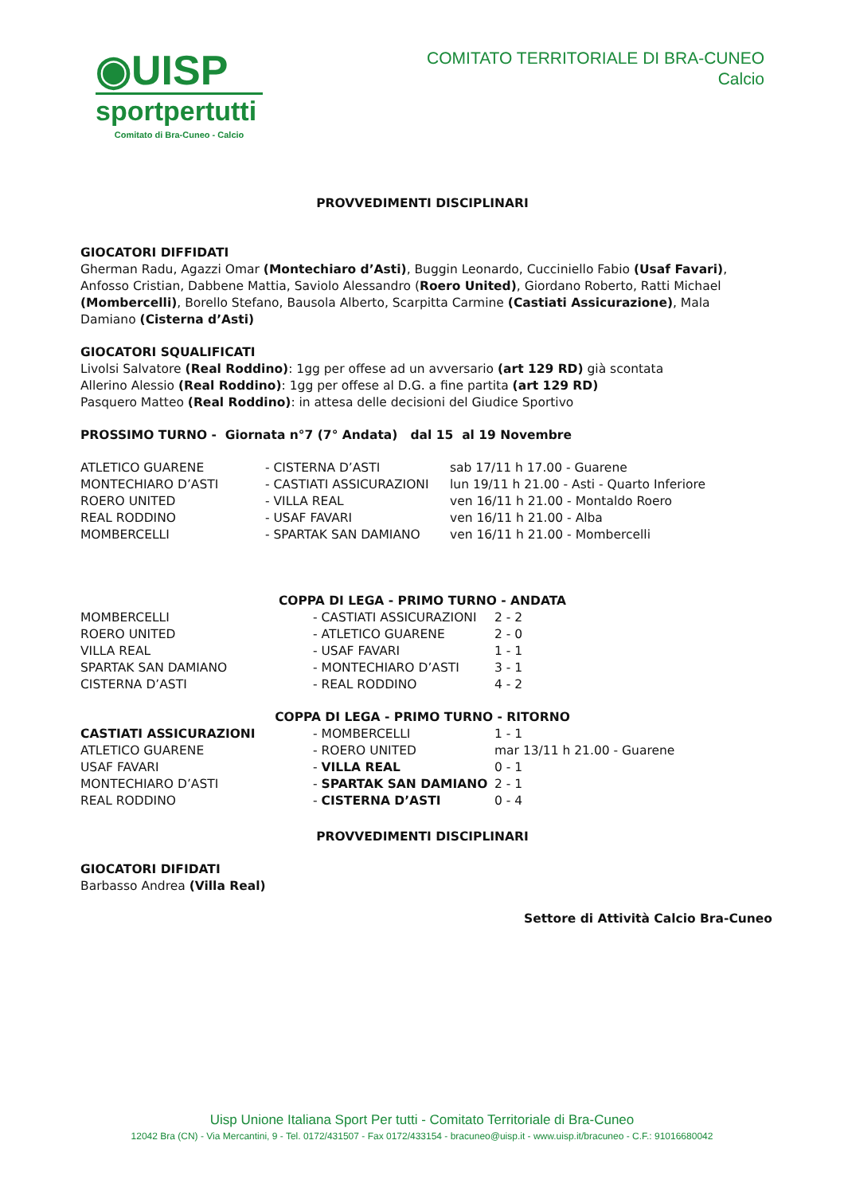◉UISP
sportpertutti
Comitato di Bra-Cuneo - Calcio
COMITATO TERRITORIALE DI BRA-CUNEO
Calcio
PROVVEDIMENTI DISCIPLINARI
GIOCATORI DIFFIDATI
Gherman Radu, Agazzi Omar (Montechiaro d’Asti), Buggin Leonardo, Cucciniello Fabio (Usaf Favari), Anfosso Cristian, Dabbene Mattia, Saviolo Alessandro (Roero United), Giordano Roberto, Ratti Michael (Mombercelli), Borello Stefano, Bausola Alberto, Scarpitta Carmine (Castiati Assicurazione), Mala Damiano (Cisterna d’Asti)
GIOCATORI SQUALIFICATI
Livolsi Salvatore (Real Roddino): 1gg per offese ad un avversario (art 129 RD) già scontata
Allerino Alessio (Real Roddino): 1gg per offese al D.G. a fine partita (art 129 RD)
Pasquero Matteo (Real Roddino): in attesa delle decisioni del Giudice Sportivo
PROSSIMO TURNO - Giornata n°7 (7° Andata) dal 15 al 19 Novembre
| ATLETICO GUARENE | - CISTERNA D’ASTI | sab 17/11 h 17.00 - Guarene |
| MONTECHIARO D’ASTI | - CASTIATI ASSICURAZIONI | lun 19/11 h 21.00 - Asti - Quarto Inferiore |
| ROERO UNITED | - VILLA REAL | ven 16/11 h 21.00 - Montaldo Roero |
| REAL RODDINO | - USAF FAVARI | ven 16/11 h 21.00 - Alba |
| MOMBERCELLI | - SPARTAK SAN DAMIANO | ven 16/11 h 21.00 - Mombercelli |
COPPA DI LEGA - PRIMO TURNO - ANDATA
| MOMBERCELLI | - CASTIATI ASSICURAZIONI | 2 - 2 |
| ROERO UNITED | - ATLETICO GUARENE | 2 - 0 |
| VILLA REAL | - USAF FAVARI | 1 - 1 |
| SPARTAK SAN DAMIANO | - MONTECHIARO D’ASTI | 3 - 1 |
| CISTERNA D’ASTI | - REAL RODDINO | 4 - 2 |
COPPA DI LEGA - PRIMO TURNO - RITORNO
| CASTIATI ASSICURAZIONI | - MOMBERCELLI | 1 - 1 |
| ATLETICO GUARENE | - ROERO UNITED | mar 13/11 h 21.00 - Guarene |
| USAF FAVARI | - VILLA REAL | 0 - 1 |
| MONTECHIARO D’ASTI | - SPARTAK SAN DAMIANO | 2 - 1 |
| REAL RODDINO | - CISTERNA D’ASTI | 0 - 4 |
PROVVEDIMENTI DISCIPLINARI
GIOCATORI DIFIDATI
Barbasso Andrea (Villa Real)
Settore di Attività Calcio Bra-Cuneo
Uisp Unione Italiana Sport Per tutti - Comitato Territoriale di Bra-Cuneo
12042 Bra (CN) - Via Mercantini, 9 - Tel. 0172/431507 - Fax 0172/433154 - bracuneo@uisp.it - www.uisp.it/bracuneo - C.F.: 91016680042